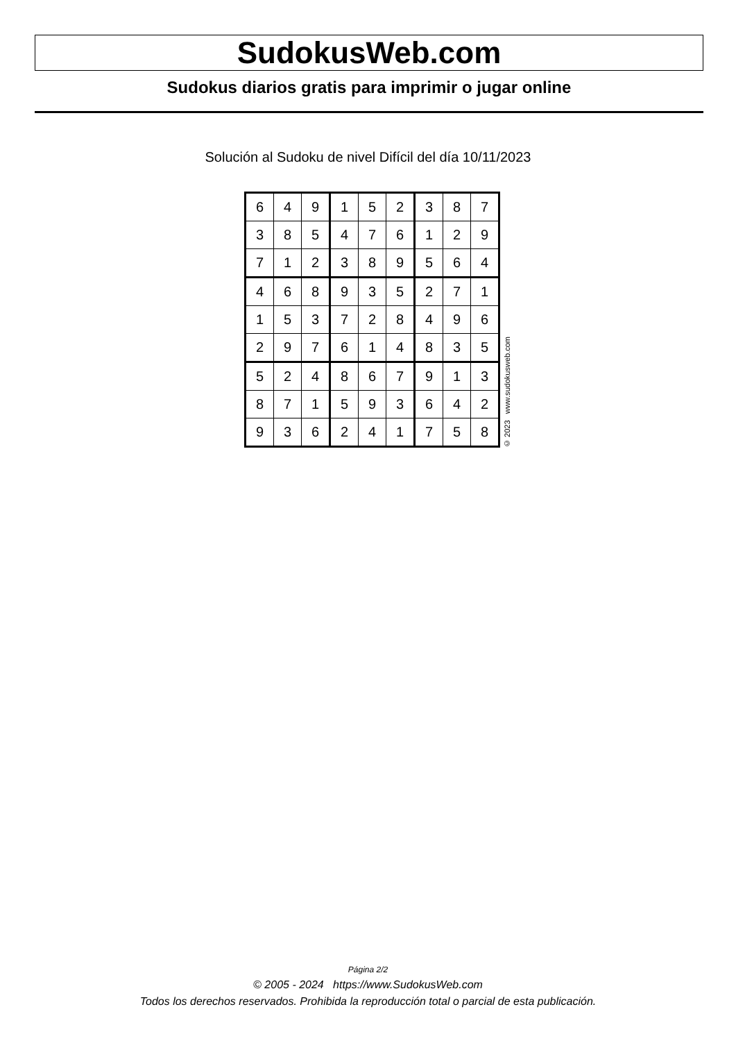SudokusWeb.com
Sudokus diarios gratis para imprimir o jugar online
Solución al Sudoku de nivel Difícil del día 10/11/2023
| 6 | 4 | 9 | 1 | 5 | 2 | 3 | 8 | 7 |
| 3 | 8 | 5 | 4 | 7 | 6 | 1 | 2 | 9 |
| 7 | 1 | 2 | 3 | 8 | 9 | 5 | 6 | 4 |
| 4 | 6 | 8 | 9 | 3 | 5 | 2 | 7 | 1 |
| 1 | 5 | 3 | 7 | 2 | 8 | 4 | 9 | 6 |
| 2 | 9 | 7 | 6 | 1 | 4 | 8 | 3 | 5 |
| 5 | 2 | 4 | 8 | 6 | 7 | 9 | 1 | 3 |
| 8 | 7 | 1 | 5 | 9 | 3 | 6 | 4 | 2 |
| 9 | 3 | 6 | 2 | 4 | 1 | 7 | 5 | 8 |
© 2023 www.sudokusweb.com
Página 2/2
© 2005 - 2024 https://www.SudokusWeb.com
Todos los derechos reservados. Prohibida la reproducción total o parcial de esta publicación.